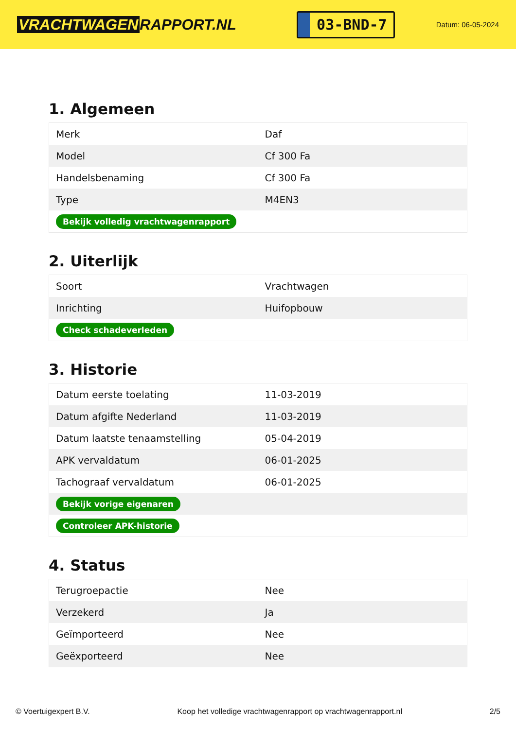VRACHTWAGEN RAPPORT.NL
03-BND-7
Datum: 06-05-2024
1. Algemeen
| Merk | Daf |
| Model | Cf 300 Fa |
| Handelsbenaming | Cf 300 Fa |
| Type | M4EN3 |
| Bekijk volledig vrachtwagenrapport | |
2. Uiterlijk
| Soort | Vrachtwagen |
| Inrichting | Huifopbouw |
| Check schadeverleden | |
3. Historie
| Datum eerste toelating | 11-03-2019 |
| Datum afgifte Nederland | 11-03-2019 |
| Datum laatste tenaamstelling | 05-04-2019 |
| APK vervaldatum | 06-01-2025 |
| Tachograaf vervaldatum | 06-01-2025 |
| Bekijk vorige eigenaren | |
| Controleer APK-historie | |
4. Status
| Terugroepactie | Nee |
| Verzekerd | Ja |
| Geïmporteerd | Nee |
| Geëxporteerd | Nee |
© Voertuigexpert B.V. Koop het volledige vrachtwagenrapport op vrachtwagenrapport.nl 2/5